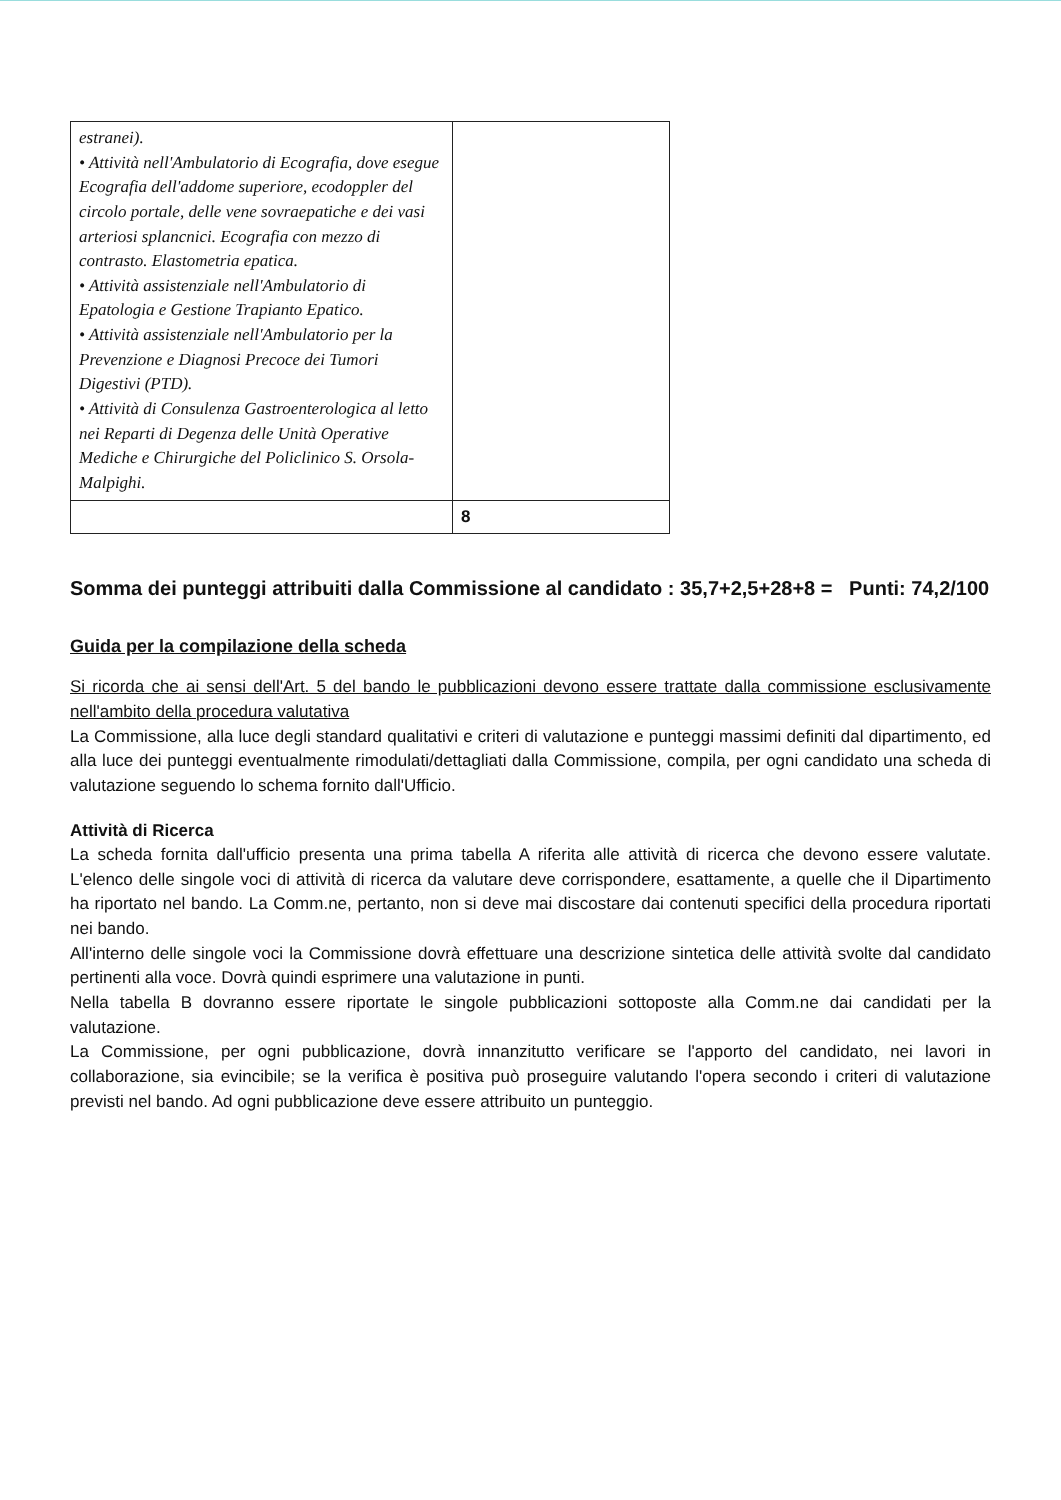| estranei). • Attività nell'Ambulatorio di Ecografia, dove esegue Ecografia dell'addome superiore, ecodoppler del circolo portale, delle vene sovraepatiche e dei vasi arteriosi splancnici. Ecografia con mezzo di contrasto. Elastometria epatica. • Attività assistenziale nell'Ambulatorio di Epatologia e Gestione Trapianto Epatico. • Attività assistenziale nell'Ambulatorio per la Prevenzione e Diagnosi Precoce dei Tumori Digestivi (PTD). • Attività di Consulenza Gastroenterologica al letto nei Reparti di Degenza delle Unità Operative Mediche e Chirurgiche del Policlinico S. Orsola-Malpighi. | |
| | 8 |
Somma dei punteggi attribuiti dalla Commissione al candidato : 35,7+2,5+28+8 = Punti: 74,2/100
Guida per la compilazione della scheda
Si ricorda che ai sensi dell'Art. 5 del bando le pubblicazioni devono essere trattate dalla commissione esclusivamente nell'ambito della procedura valutativa
La Commissione, alla luce degli standard qualitativi e criteri di valutazione e punteggi massimi definiti dal dipartimento, ed alla luce dei punteggi eventualmente rimodulati/dettagliati dalla Commissione, compila, per ogni candidato una scheda di valutazione seguendo lo schema fornito dall'Ufficio.
Attività di Ricerca
La scheda fornita dall'ufficio presenta una prima tabella A riferita alle attività di ricerca che devono essere valutate. L'elenco delle singole voci di attività di ricerca da valutare deve corrispondere, esattamente, a quelle che il Dipartimento ha riportato nel bando. La Comm.ne, pertanto, non si deve mai discostare dai contenuti specifici della procedura riportati nei bando.
All'interno delle singole voci la Commissione dovrà effettuare una descrizione sintetica delle attività svolte dal candidato pertinenti alla voce. Dovrà quindi esprimere una valutazione in punti.
Nella tabella B dovranno essere riportate le singole pubblicazioni sottoposte alla Comm.ne dai candidati per la valutazione.
La Commissione, per ogni pubblicazione, dovrà innanzitutto verificare se l'apporto del candidato, nei lavori in collaborazione, sia evincibile; se la verifica è positiva può proseguire valutando l'opera secondo i criteri di valutazione previsti nel bando. Ad ogni pubblicazione deve essere attribuito un punteggio.